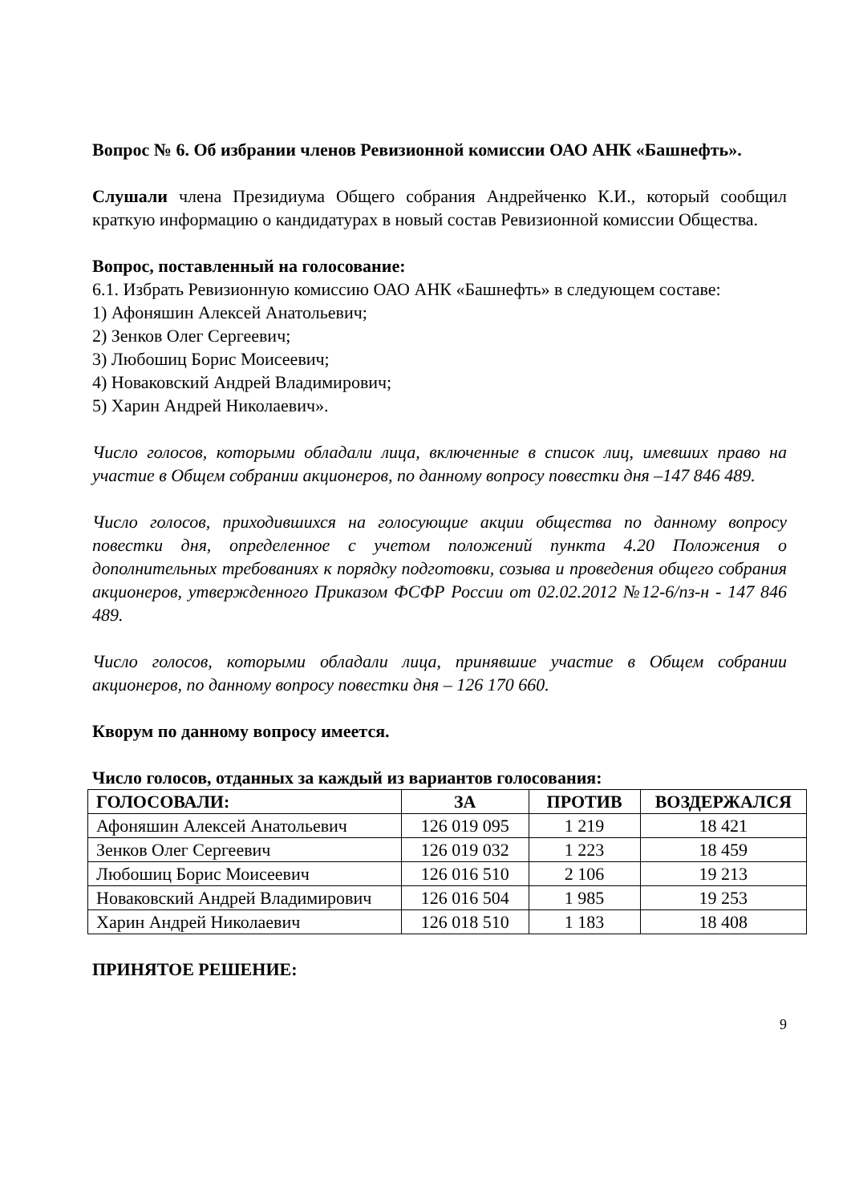Вопрос № 6. Об избрании членов Ревизионной комиссии ОАО АНК «Башнефть».
Слушали члена Президиума Общего собрания Андрейченко К.И., который сообщил краткую информацию о кандидатурах в новый состав Ревизионной комиссии Общества.
Вопрос, поставленный на голосование:
6.1. Избрать Ревизионную комиссию ОАО АНК «Башнефть» в следующем составе:
1) Афоняшин Алексей Анатольевич;
2) Зенков Олег Сергеевич;
3) Любошиц Борис Моисеевич;
4) Новаковский Андрей Владимирович;
5) Харин Андрей Николаевич».
Число голосов, которыми обладали лица, включенные в список лиц, имевших право на участие в Общем собрании акционеров, по данному вопросу повестки дня –147 846 489.
Число голосов, приходившихся на голосующие акции общества по данному вопросу повестки дня, определенное с учетом положений пункта 4.20 Положения о дополнительных требованиях к порядку подготовки, созыва и проведения общего собрания акционеров, утвержденного Приказом ФСФР России от 02.02.2012 №12-6/пз-н - 147 846 489.
Число голосов, которыми обладали лица, принявшие участие в Общем собрании акционеров, по данному вопросу повестки дня – 126 170 660.
Кворум по данному вопросу имеется.
Число голосов, отданных за каждый из вариантов голосования:
| ГОЛОСОВАЛИ: | ЗА | ПРОТИВ | ВОЗДЕРЖАЛСЯ |
| --- | --- | --- | --- |
| Афоняшин Алексей Анатольевич | 126 019 095 | 1 219 | 18 421 |
| Зенков Олег Сергеевич | 126 019 032 | 1 223 | 18 459 |
| Любошиц Борис Моисеевич | 126 016 510 | 2 106 | 19 213 |
| Новаковский Андрей Владимирович | 126 016 504 | 1 985 | 19 253 |
| Харин Андрей Николаевич | 126 018 510 | 1 183 | 18 408 |
ПРИНЯТОЕ РЕШЕНИЕ:
9